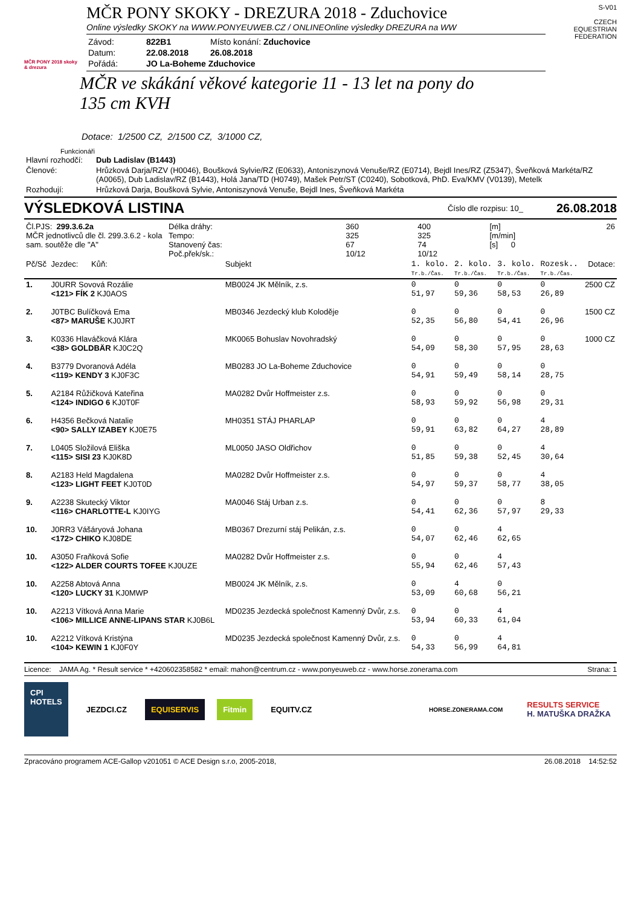MČR PONY 2018 skoky & drezura
MČR PONY SKOKY - DREZURA 2018 - Zduchovice
Online výsledky SKOKY na WWW.PONYEUWEB.CZ / ONLINEOnline výsledky DREZURA na WW
| Závod: | 822B1 | Místo konání: Zduchovice |
| Datum: | 22.08.2018 | 26.08.2018 |
| Pořádá: | JO La-Boheme Zduchovice | |
S-V01
CZECH EQUESTRIAN FEDERATION
MČR ve skákání věkové kategorie 11 - 13 let na pony do 135 cm KVH
Dotace: 1/2500 CZ, 2/1500 CZ, 3/1000 CZ,
Funkcionáři
| Hlavní rozhodčí: | Dub Ladislav (B1443) |
| Členové: | Hrůzková Darja/RZV (H0046), Boušková Sylvie/RZ (E0633), Antoniszynová Venuše/RZ (E0714), Bejdl Ines/RZ (Z5347), Šveňková Markéta/RZ (A0065), Dub Ladislav/RZ (B1443), Holá Jana/TD (H0749), Mašek Petr/ST (C0240), Sobotková, PhD. Eva/KMV (V0139), Metelk |
| Rozhodují: | Hrůzková Darja, Boušková Sylvie, Antoniszynová Venuše, Bejdl Ines, Šveňková Markéta |
VÝSLEDKOVÁ LISTINA
Číslo dle rozpisu: 10_
26.08.2018
| Čl.PJS: 299.3.6.2a MČR jednotlivců dle čl. 299.3.6.2 - kola sam. soutěže dle "A" | Délka dráhy: Tempo: Stanovený čas: Poč.přek/sk.: | 360 325 67 10/12 | 400 325 74 10/12 | [m] [m/min] [s] 0 | 26 |
| Pč/Sč | Jezdec: Kůň: | Subjekt | 1. kolo. Tr.b./Čas. | 2. kolo. Tr.b./Čas. | 3. kolo. Tr.b./Čas. | Rozesk.. Tr.b./Čas. | Dotace: |
| --- | --- | --- | --- | --- | --- | --- | --- |
| 1. | J0URR Sovová Rozálie <121> FÍK 2 KJ0AOS | MB0024 JK Mělník, z.s. | 0 51,97 | 0 59,36 | 0 58,53 | 0 26,89 | 2500 CZ |
| 2. | J0TBC Bulíčková Ema <87> MARUŠE KJ0JRT | MB0346 Jezdecký klub Koloděje | 0 52,35 | 0 56,80 | 0 54,41 | 0 26,96 | 1500 CZ |
| 3. | K0336 Hlaváčková Klára <38> GOLDBÄR KJ0C2Q | MK0065 Bohuslav Novohradský | 0 54,09 | 0 58,30 | 0 57,95 | 0 28,63 | 1000 CZ |
| 4. | B3779 Dvoranová Adéla <119> KENDY 3 KJ0F3C | MB0283 JO La-Boheme Zduchovice | 0 54,91 | 0 59,49 | 0 58,14 | 0 28,75 | |
| 5. | A2184 Růžičková Kateřina <124> INDIGO 6 KJ0T0F | MA0282 Dvůr Hoffmeister z.s. | 0 58,93 | 0 59,92 | 0 56,98 | 0 29,31 | |
| 6. | H4356 Bečková Natalie <90> SALLY IZABEY KJ0E75 | MH0351 STÁJ PHARLAP | 0 59,91 | 0 63,82 | 0 64,27 | 4 28,89 | |
| 7. | L0405 Složilová Eliška <115> SISI 23 KJ0K8D | ML0050 JASO Oldřichov | 0 51,85 | 0 59,38 | 0 52,45 | 4 30,64 | |
| 8. | A2183 Held Magdalena <123> LIGHT FEET KJ0T0D | MA0282 Dvůr Hoffmeister z.s. | 0 54,97 | 0 59,37 | 0 58,77 | 4 38,05 | |
| 9. | A2238 Skutecký Viktor <116> CHARLOTTE-L KJ0IYG | MA0046 Stáj Urban z.s. | 0 54,41 | 0 62,36 | 0 57,97 | 8 29,33 | |
| 10. | J0RR3 Vášáryová Johana <172> CHIKO KJ08DE | MB0367 Drezurní stáj Pelikán, z.s. | 0 54,07 | 0 62,46 | 4 62,65 | | |
| 10. | A3050 Fraňková Sofie <122> ALDER COURTS TOFEE KJ0UZE | MA0282 Dvůr Hoffmeister z.s. | 0 55,94 | 0 62,46 | 4 57,43 | | |
| 10. | A2258 Abtová Anna <120> LUCKY 31 KJ0MWP | MB0024 JK Mělník, z.s. | 0 53,09 | 4 60,68 | 0 56,21 | | |
| 10. | A2213 Vítková Anna Marie <106> MILLICE ANNE-LIPANS STAR KJ0B6L | MD0235 Jezdecká společnost Kamenný Dvůr, z.s. | 0 53,94 | 0 60,33 | 4 61,04 | | |
| 10. | A2212 Vítková Kristýna <104> KEWIN 1 KJ0F0Y | MD0235 Jezdecká společnost Kamenný Dvůr, z.s. | 0 54,33 | 0 56,99 | 4 64,81 | | |
Licence: JAMA Ag. * Result service * +420602358582 * email: mahon@centrum.cz - www.ponyeuweb.cz - www.horse.zonerama.com
Strana: 1
CPI
HOTELS
JEZDCI.CZ EQUISERVIS Fitmin EQUITV.CZ
HORSE.ZONERAMA.COM
RESULTS SERVICE
H. MATUŠKA DRAŽKA
Zpracováno programem ACE-Gallop v201051 © ACE Design s.r.o, 2005-2018,
26.08.2018 14:52:52